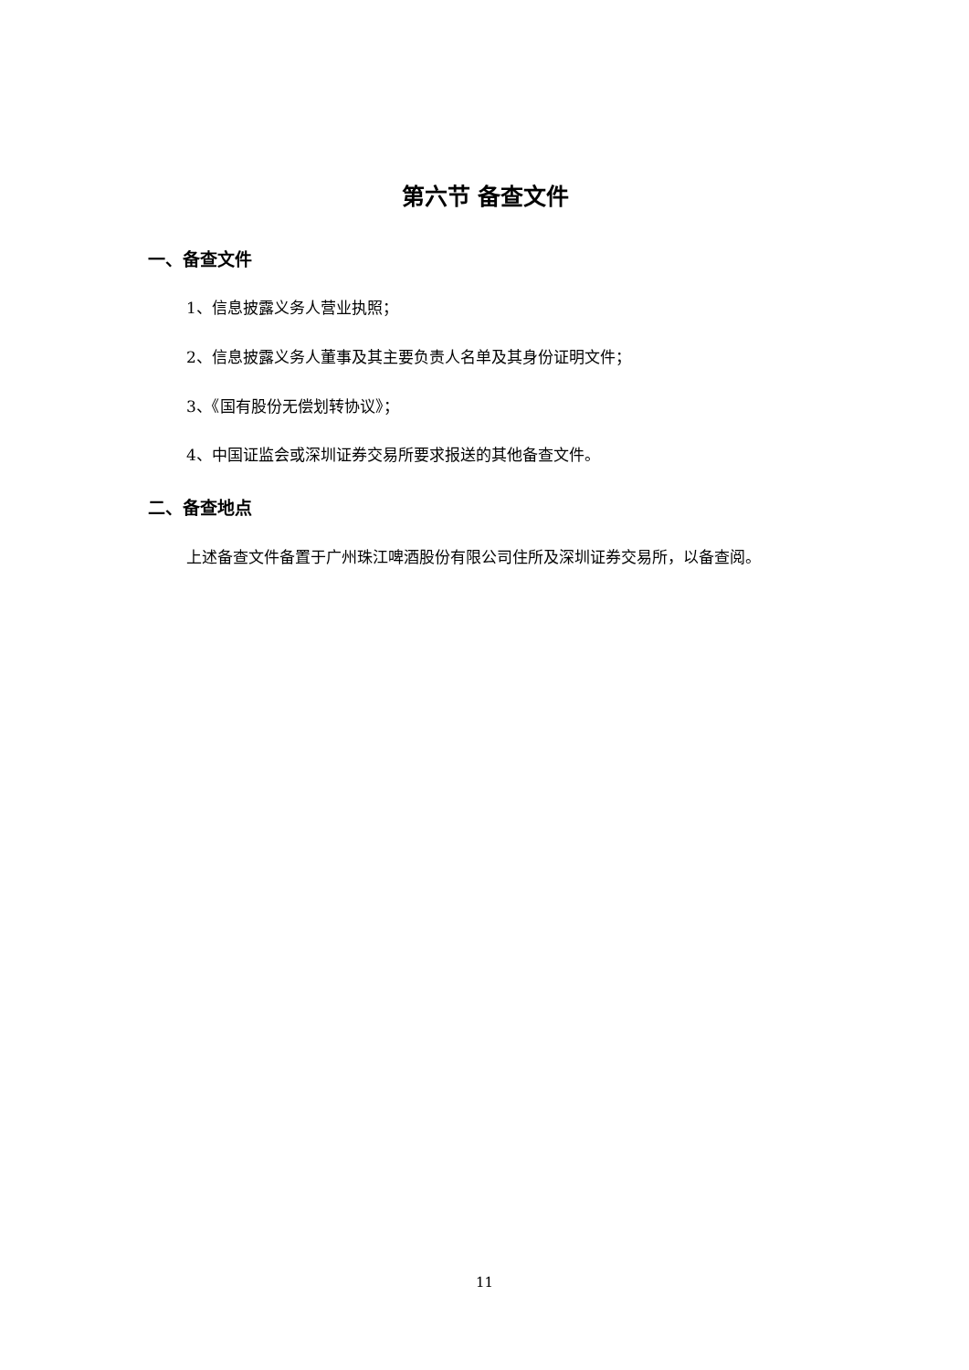第六节 备查文件
一、备查文件
1、信息披露义务人营业执照；
2、信息披露义务人董事及其主要负责人名单及其身份证明文件；
3、《国有股份无偿划转协议》；
4、中国证监会或深圳证券交易所要求报送的其他备查文件。
二、备查地点
上述备查文件备置于广州珠江啤酒股份有限公司住所及深圳证券交易所，以备查阅。
11